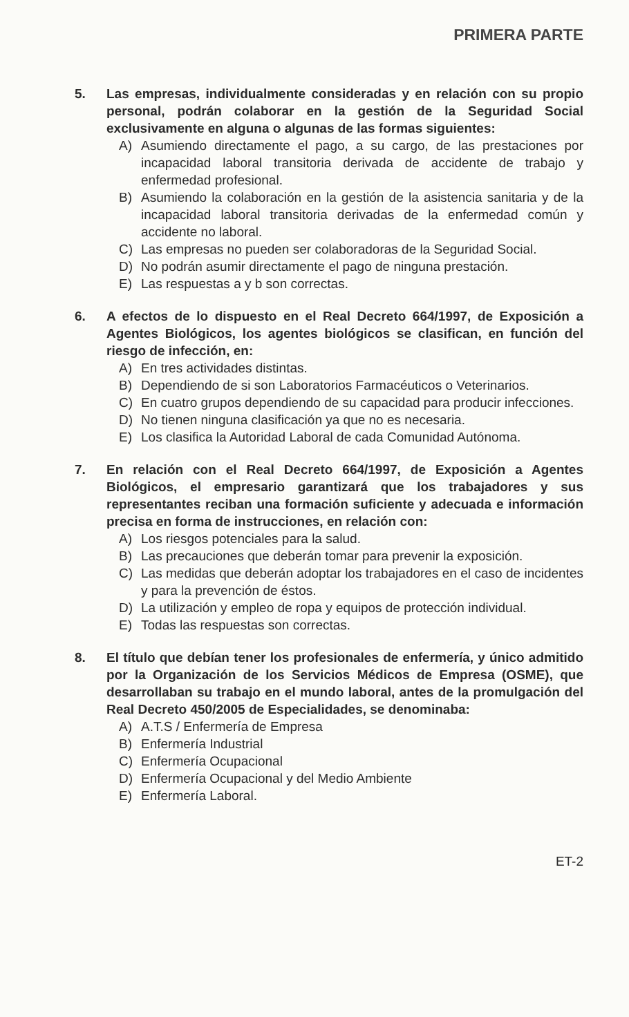PRIMERA PARTE
5. Las empresas, individualmente consideradas y en relación con su propio personal, podrán colaborar en la gestión de la Seguridad Social exclusivamente en alguna o algunas de las formas siguientes:
A) Asumiendo directamente el pago, a su cargo, de las prestaciones por incapacidad laboral transitoria derivada de accidente de trabajo y enfermedad profesional.
B) Asumiendo la colaboración en la gestión de la asistencia sanitaria y de la incapacidad laboral transitoria derivadas de la enfermedad común y accidente no laboral.
C) Las empresas no pueden ser colaboradoras de la Seguridad Social.
D) No podrán asumir directamente el pago de ninguna prestación.
E) Las respuestas a y b son correctas.
6. A efectos de lo dispuesto en el Real Decreto 664/1997, de Exposición a Agentes Biológicos, los agentes biológicos se clasifican, en función del riesgo de infección, en:
A) En tres actividades distintas.
B) Dependiendo de si son Laboratorios Farmacéuticos o Veterinarios.
C) En cuatro grupos dependiendo de su capacidad para producir infecciones.
D) No tienen ninguna clasificación ya que no es necesaria.
E) Los clasifica la Autoridad Laboral de cada Comunidad Autónoma.
7. En relación con el Real Decreto 664/1997, de Exposición a Agentes Biológicos, el empresario garantizará que los trabajadores y sus representantes reciban una formación suficiente y adecuada e información precisa en forma de instrucciones, en relación con:
A) Los riesgos potenciales para la salud.
B) Las precauciones que deberán tomar para prevenir la exposición.
C) Las medidas que deberán adoptar los trabajadores en el caso de incidentes y para la prevención de éstos.
D) La utilización y empleo de ropa y equipos de protección individual.
E) Todas las respuestas son correctas.
8. El título que debían tener los profesionales de enfermería, y único admitido por la Organización de los Servicios Médicos de Empresa (OSME), que desarrollaban su trabajo en el mundo laboral, antes de la promulgación del Real Decreto 450/2005 de Especialidades, se denominaba:
A) A.T.S / Enfermería de Empresa
B) Enfermería Industrial
C) Enfermería Ocupacional
D) Enfermería Ocupacional y del Medio Ambiente
E) Enfermería Laboral.
ET-2